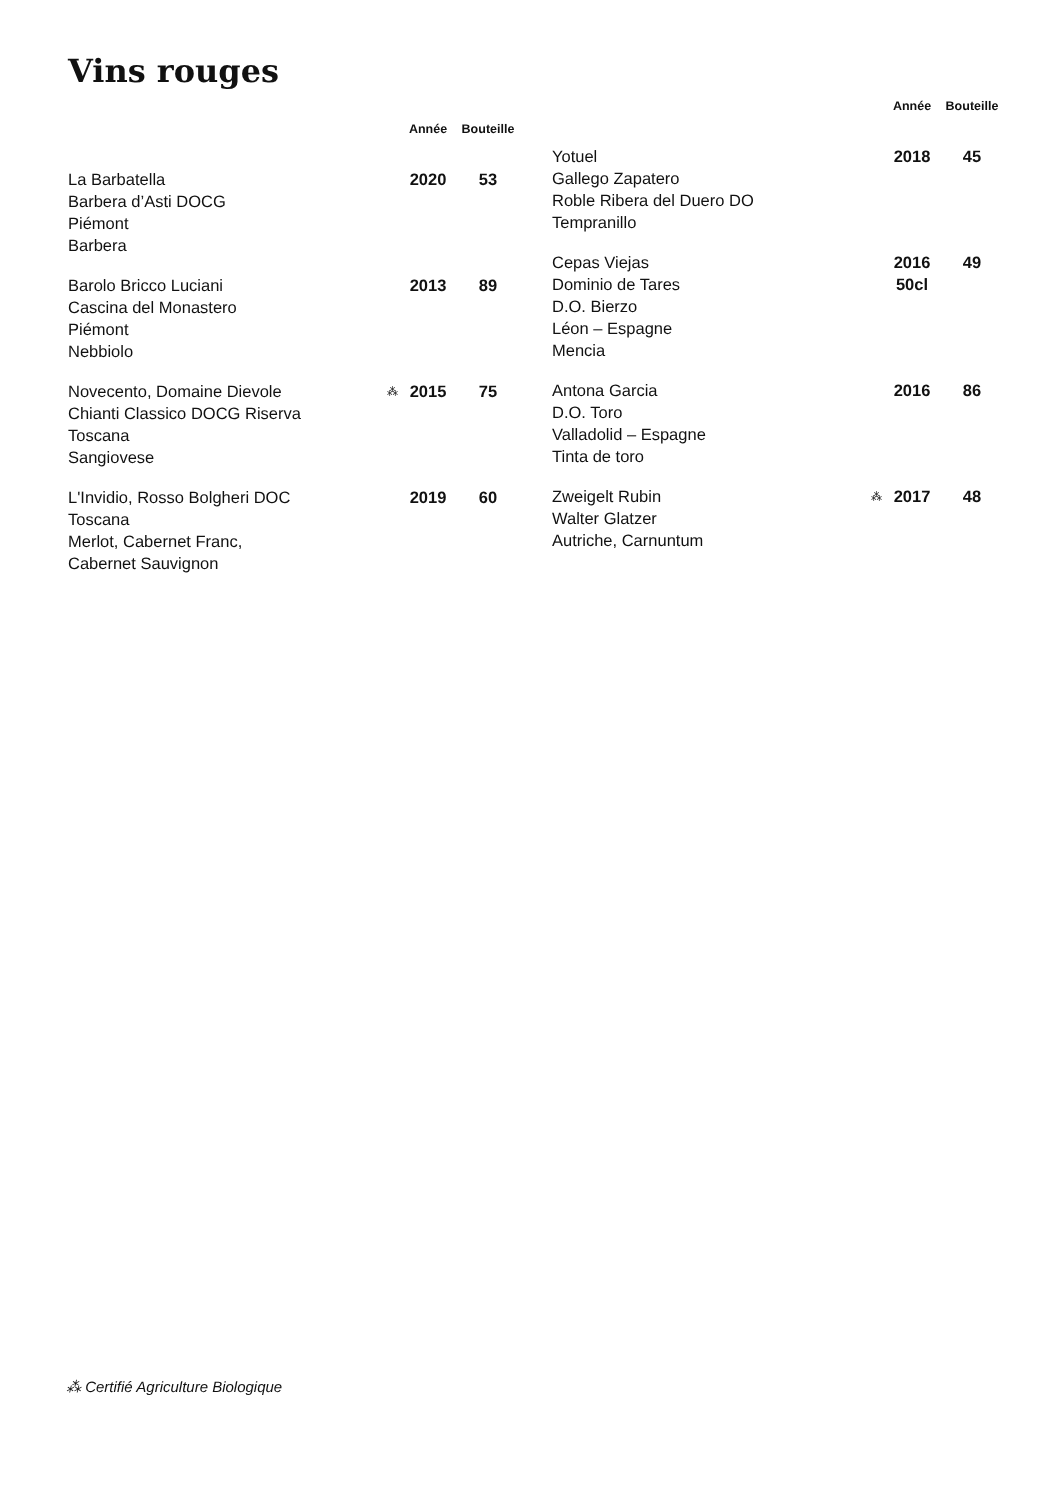Vins rouges
| | | Année | Bouteille |
| --- | --- | --- | --- |
| La Barbatella Barbera d’Asti DOCG Piémont Barbera | | 2020 | 53 |
| Barolo Bricco Luciani Cascina del Monastero Piémont Nebbiolo | | 2013 | 89 |
| Novecento, Domaine Dievole Chianti Classico DOCG Riserva Toscana Sangiovese | ⁂ | 2015 | 75 |
| L'Invidio, Rosso Bolgheri DOC Toscana Merlot, Cabernet Franc, Cabernet Sauvignon | | 2019 | 60 |
| | | Année | Bouteille |
| --- | --- | --- | --- |
| Yotuel Gallego Zapatero Roble Ribera del Duero DO Tempranillo | | 2018 | 45 |
| Cepas Viejas Dominio de Tares D.O. Bierzo Léon – Espagne Mencia | | 2016 50cl | 49 |
| Antona Garcia D.O. Toro Valladolid – Espagne Tinta de toro | | 2016 | 86 |
| Zweigelt Rubin Walter Glatzer Autriche, Carnuntum | ⁂ | 2017 | 48 |
⁂ Certifié Agriculture Biologique